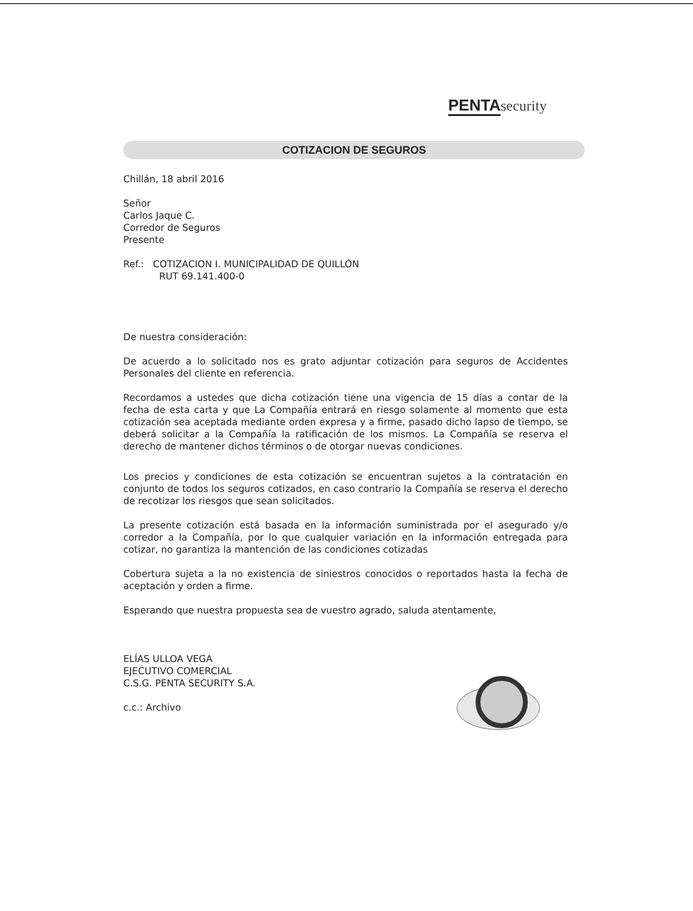PENTA security
COTIZACION DE SEGUROS
Chillán, 18 abril 2016
Señor
Carlos Jaque C.
Corredor de Seguros
Presente
Ref.: COTIZACION I. MUNICIPALIDAD DE QUILLÓN
RUT 69.141.400-0
De nuestra consideración:
De acuerdo a lo solicitado nos es grato adjuntar cotización para seguros de Accidentes Personales del cliente en referencia.
Recordamos a ustedes que dicha cotización tiene una vigencia de 15 días a contar de la fecha de esta carta y que La Compañía entrará en riesgo solamente al momento que esta cotización sea aceptada mediante orden expresa y a firme, pasado dicho lapso de tiempo, se deberá solicitar a la Compañía la ratificación de los mismos. La Compañía se reserva el derecho de mantener dichos términos o de otorgar nuevas condiciones.
Los precios y condiciones de esta cotización se encuentran sujetos a la contratación en conjunto de todos los seguros cotizados, en caso contrario la Compañía se reserva el derecho de recotizar los riesgos que sean solicitados.
La presente cotización está basada en la información suministrada por el asegurado y/o corredor a la Compañía, por lo que cualquier variación en la información entregada para cotizar, no garantiza la mantención de las condiciones cotizadas
Cobertura sujeta a la no existencia de siniestros conocidos o reportados hasta la fecha de aceptación y orden a firme.
Esperando que nuestra propuesta sea de vuestro agrado, saluda atentamente,
ELÍAS ULLOA VEGA
EJECUTIVO COMERCIAL
C.S.G. PENTA SECURITY S.A.
c.c.: Archivo